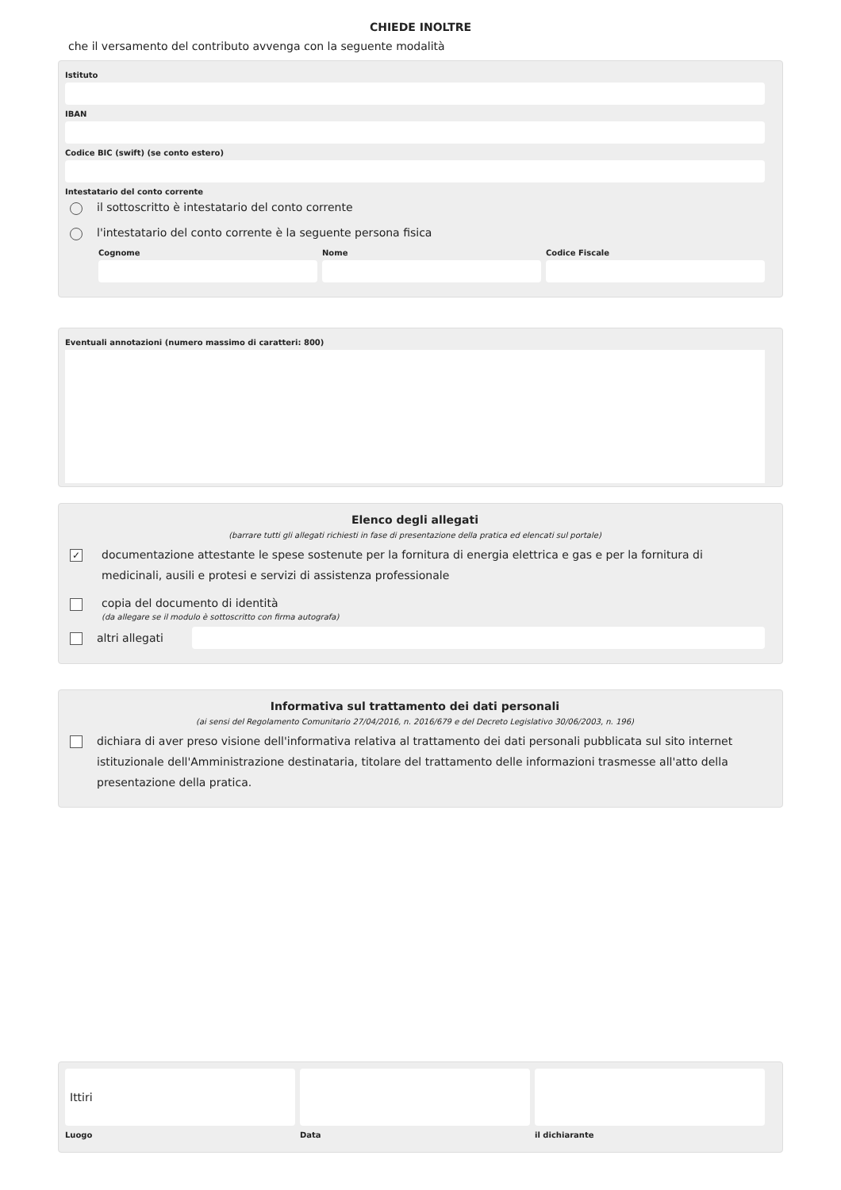CHIEDE INOLTRE
che il versamento del contributo avvenga con la seguente modalità
Istituto
IBAN
Codice BIC (swift) (se conto estero)
Intestatario del conto corrente
il sottoscritto è intestatario del conto corrente
l'intestatario del conto corrente è la seguente persona fisica
Cognome Nome Codice Fiscale
Eventuali annotazioni (numero massimo di caratteri: 800)
Elenco degli allegati
(barrare tutti gli allegati richiesti in fase di presentazione della pratica ed elencati sul portale)
✓ documentazione attestante le spese sostenute per la fornitura di energia elettrica e gas e per la fornitura di medicinali, ausili e protesi e servizi di assistenza professionale
copia del documento di identità
(da allegare se il modulo è sottoscritto con firma autografa)
altri allegati
Informativa sul trattamento dei dati personali
(ai sensi del Regolamento Comunitario 27/04/2016, n. 2016/679 e del Decreto Legislativo 30/06/2003, n. 196)
dichiara di aver preso visione dell'informativa relativa al trattamento dei dati personali pubblicata sul sito internet istituzionale dell'Amministrazione destinataria, titolare del trattamento delle informazioni trasmesse all'atto della presentazione della pratica.
Ittiri
Luogo
Data il dichiarante